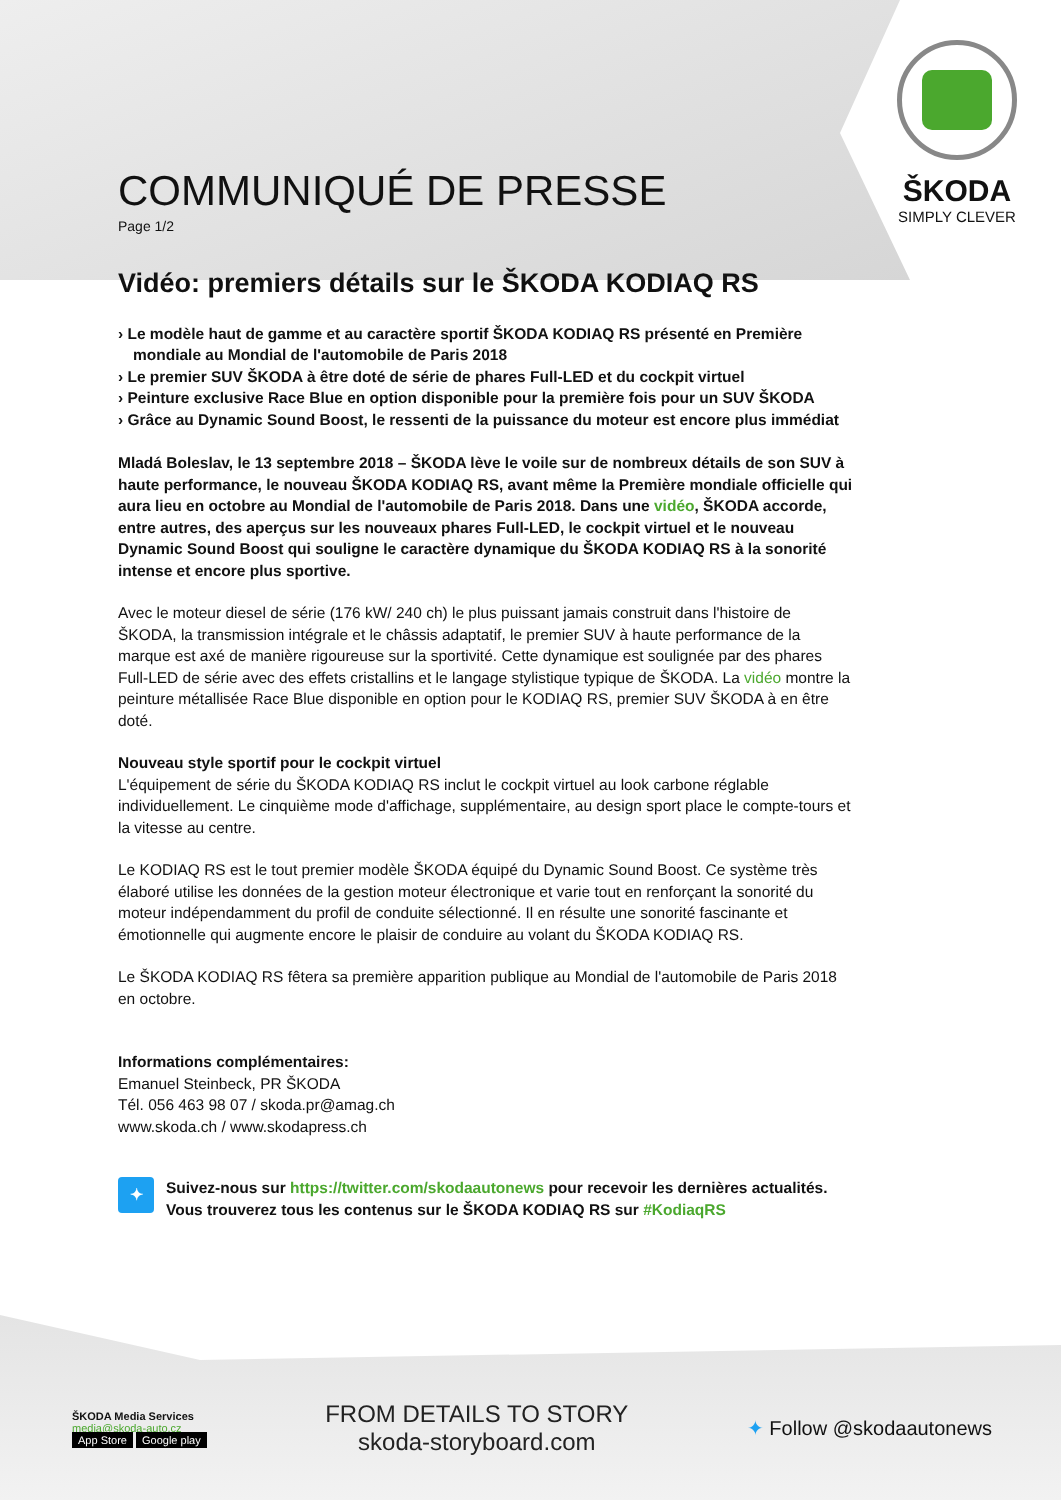ŠKODA
SIMPLY CLEVER
COMMUNIQUÉ DE PRESSE
Page 1/2
Vidéo: premiers détails sur le ŠKODA KODIAQ RS
› Le modèle haut de gamme et au caractère sportif ŠKODA KODIAQ RS présenté en Première mondiale au Mondial de l'automobile de Paris 2018
› Le premier SUV ŠKODA à être doté de série de phares Full-LED et du cockpit virtuel
› Peinture exclusive Race Blue en option disponible pour la première fois pour un SUV ŠKODA
› Grâce au Dynamic Sound Boost, le ressenti de la puissance du moteur est encore plus immédiat
Mladá Boleslav, le 13 septembre 2018 – ŠKODA lève le voile sur de nombreux détails de son SUV à haute performance, le nouveau ŠKODA KODIAQ RS, avant même la Première mondiale officielle qui aura lieu en octobre au Mondial de l'automobile de Paris 2018. Dans une vidéo, ŠKODA accorde, entre autres, des aperçus sur les nouveaux phares Full-LED, le cockpit virtuel et le nouveau Dynamic Sound Boost qui souligne le caractère dynamique du ŠKODA KODIAQ RS à la sonorité intense et encore plus sportive.
Avec le moteur diesel de série (176 kW/ 240 ch) le plus puissant jamais construit dans l'histoire de ŠKODA, la transmission intégrale et le châssis adaptatif, le premier SUV à haute performance de la marque est axé de manière rigoureuse sur la sportivité. Cette dynamique est soulignée par des phares Full-LED de série avec des effets cristallins et le langage stylistique typique de ŠKODA. La vidéo montre la peinture métallisée Race Blue disponible en option pour le KODIAQ RS, premier SUV ŠKODA à en être doté.
Nouveau style sportif pour le cockpit virtuel
L'équipement de série du ŠKODA KODIAQ RS inclut le cockpit virtuel au look carbone réglable individuellement. Le cinquième mode d'affichage, supplémentaire, au design sport place le compte-tours et la vitesse au centre.
Le KODIAQ RS est le tout premier modèle ŠKODA équipé du Dynamic Sound Boost. Ce système très élaboré utilise les données de la gestion moteur électronique et varie tout en renforçant la sonorité du moteur indépendamment du profil de conduite sélectionné. Il en résulte une sonorité fascinante et émotionnelle qui augmente encore le plaisir de conduire au volant du ŠKODA KODIAQ RS.
Le ŠKODA KODIAQ RS fêtera sa première apparition publique au Mondial de l'automobile de Paris 2018 en octobre.
Informations complémentaires:
Emanuel Steinbeck, PR ŠKODA
Tél. 056 463 98 07 / skoda.pr@amag.ch
www.skoda.ch / www.skodapress.ch
✦
Suivez-nous sur https://twitter.com/skodaautonews pour recevoir les dernières actualités.
Vous trouverez tous les contenus sur le ŠKODA KODIAQ RS sur #KodiaqRS
ŠKODA Media Services
media@skoda-auto.cz
App Store Google play
FROM DETAILS TO STORY
skoda-storyboard.com
✦ Follow @skodaautonews